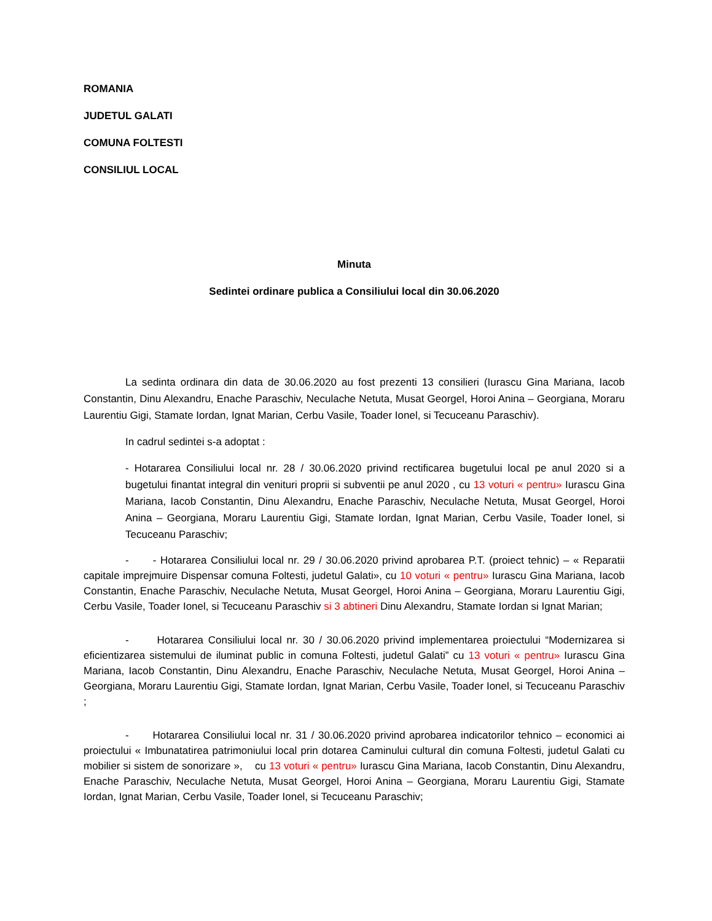ROMANIA
JUDETUL GALATI
COMUNA FOLTESTI
CONSILIUL LOCAL
Minuta
Sedintei ordinare publica a Consiliului local din 30.06.2020
La sedinta ordinara din data de 30.06.2020 au fost prezenti 13 consilieri (Iurascu Gina Mariana, Iacob Constantin, Dinu Alexandru, Enache Paraschiv, Neculache Netuta, Musat Georgel, Horoi Anina – Georgiana, Moraru Laurentiu Gigi, Stamate Iordan, Ignat Marian, Cerbu Vasile, Toader Ionel, si Tecuceanu Paraschiv).
In cadrul sedintei s-a adoptat :
- Hotararea Consiliului local nr. 28 / 30.06.2020 privind rectificarea bugetului local pe anul 2020 si a bugetului finantat integral din venituri proprii si subventii pe anul 2020 , cu 13 voturi « pentru» Iurascu Gina Mariana, Iacob Constantin, Dinu Alexandru, Enache Paraschiv, Neculache Netuta, Musat Georgel, Horoi Anina – Georgiana, Moraru Laurentiu Gigi, Stamate Iordan, Ignat Marian, Cerbu Vasile, Toader Ionel, si Tecuceanu Paraschiv;
- - Hotararea Consiliului local nr. 29 / 30.06.2020 privind aprobarea P.T. (proiect tehnic) – « Reparatii capitale imprejmuire Dispensar comuna Foltesti, judetul Galati», cu 10 voturi « pentru» Iurascu Gina Mariana, Iacob Constantin, Enache Paraschiv, Neculache Netuta, Musat Georgel, Horoi Anina – Georgiana, Moraru Laurentiu Gigi, Cerbu Vasile, Toader Ionel, si Tecuceanu Paraschiv si 3 abtineri Dinu Alexandru, Stamate Iordan si Ignat Marian;
- Hotararea Consiliului local nr. 30 / 30.06.2020 privind implementarea proiectului “Modernizarea si eficientizarea sistemului de iluminat public in comuna Foltesti, judetul Galati” cu 13 voturi « pentru» Iurascu Gina Mariana, Iacob Constantin, Dinu Alexandru, Enache Paraschiv, Neculache Netuta, Musat Georgel, Horoi Anina – Georgiana, Moraru Laurentiu Gigi, Stamate Iordan, Ignat Marian, Cerbu Vasile, Toader Ionel, si Tecuceanu Paraschiv ;
- Hotararea Consiliului local nr. 31 / 30.06.2020 privind aprobarea indicatorilor tehnico – economici ai proiectului « Imbunatatirea patrimoniului local prin dotarea Caminului cultural din comuna Foltesti, judetul Galati cu mobilier si sistem de sonorizare », cu 13 voturi « pentru» Iurascu Gina Mariana, Iacob Constantin, Dinu Alexandru, Enache Paraschiv, Neculache Netuta, Musat Georgel, Horoi Anina – Georgiana, Moraru Laurentiu Gigi, Stamate Iordan, Ignat Marian, Cerbu Vasile, Toader Ionel, si Tecuceanu Paraschiv;